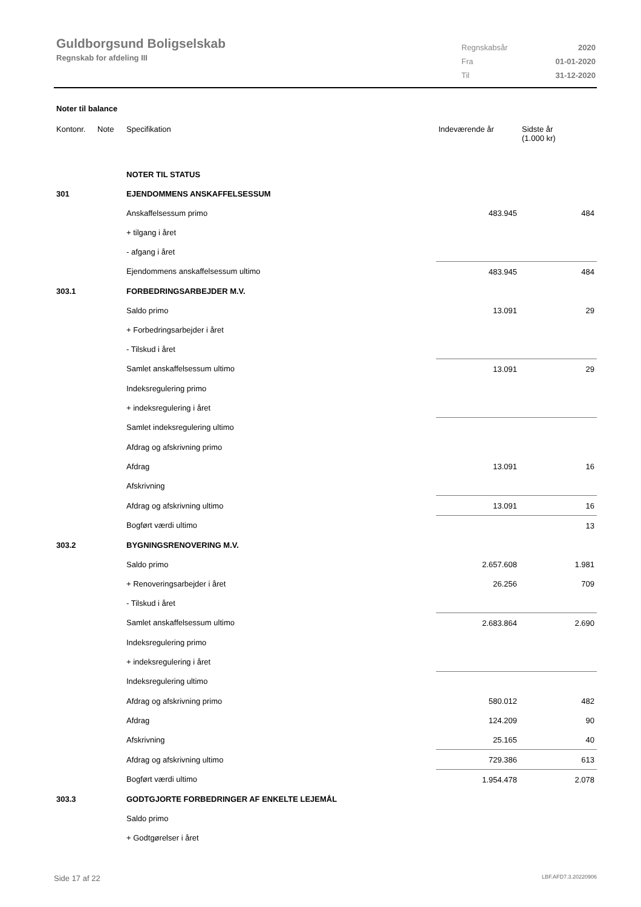Guldborgsund Boligselskab
Regnskab for afdeling III
| Regnskabsår | 2020 |
| Fra | 01-01-2020 |
| Til | 31-12-2020 |
Noter til balance
| Kontonr. | Note | Specifikation | Indeværende år | Sidste år (1.000 kr) |
| --- | --- | --- | --- | --- |
| | | NOTER TIL STATUS | | |
| 301 | | EJENDOMMENS ANSKAFFELSESSUM | | |
| | | Anskaffelsessum primo | 483.945 | 484 |
| | | + tilgang i året | | |
| | | - afgang i året | | |
| | | Ejendommens anskaffelsessum ultimo | 483.945 | 484 |
| 303.1 | | FORBEDRINGSARBEJDER M.V. | | |
| | | Saldo primo | 13.091 | 29 |
| | | + Forbedringsarbejder i året | | |
| | | - Tilskud i året | | |
| | | Samlet anskaffelsessum ultimo | 13.091 | 29 |
| | | Indeksregulering primo | | |
| | | + indeksregulering i året | | |
| | | Samlet indeksregulering ultimo | | |
| | | Afdrag og afskrivning primo | | |
| | | Afdrag | 13.091 | 16 |
| | | Afskrivning | | |
| | | Afdrag og afskrivning ultimo | 13.091 | 16 |
| | | Bogført værdi ultimo | | 13 |
| 303.2 | | BYGNINGSRENOVERING M.V. | | |
| | | Saldo primo | 2.657.608 | 1.981 |
| | | + Renoveringsarbejder i året | 26.256 | 709 |
| | | - Tilskud i året | | |
| | | Samlet anskaffelsessum ultimo | 2.683.864 | 2.690 |
| | | Indeksregulering primo | | |
| | | + indeksregulering i året | | |
| | | Indeksregulering ultimo | | |
| | | Afdrag og afskrivning primo | 580.012 | 482 |
| | | Afdrag | 124.209 | 90 |
| | | Afskrivning | 25.165 | 40 |
| | | Afdrag og afskrivning ultimo | 729.386 | 613 |
| | | Bogført værdi ultimo | 1.954.478 | 2.078 |
| 303.3 | | GODTGJORTE FORBEDRINGER AF ENKELTE LEJEMÅL | | |
| | | Saldo primo | | |
| | | + Godtgørelser i året | | |
Side 17 af 22 LBF.AFD7.3.20220906